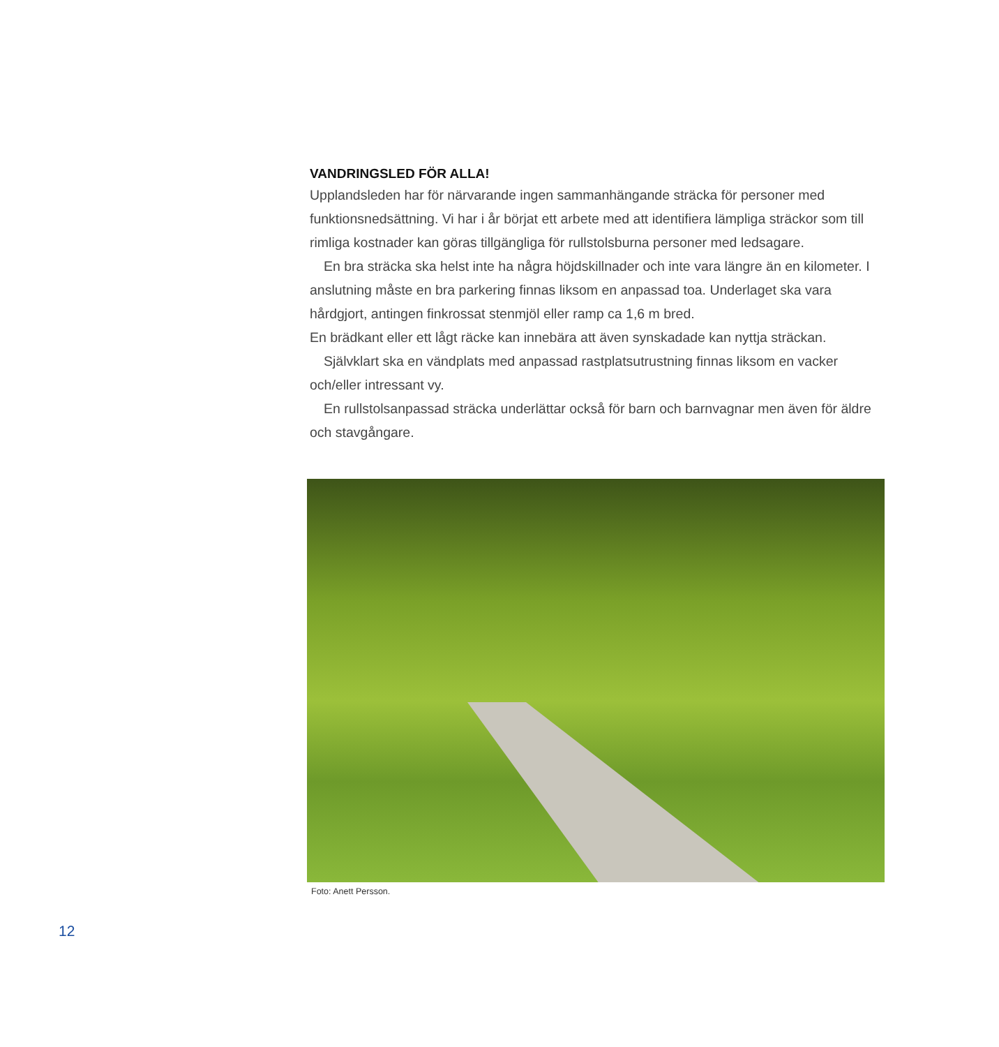VANDRINGSLED FÖR ALLA!
Upplandsleden har för närvarande ingen sammanhängande sträcka för personer med funktionsnedsättning. Vi har i år börjat ett arbete med att identifiera lämpliga sträckor som till rimliga kostnader kan göras tillgängliga för rullstolsburna personer med ledsagare.
En bra sträcka ska helst inte ha några höjdskillnader och inte vara längre än en kilometer. I anslutning måste en bra parkering finnas liksom en anpassad toa. Underlaget ska vara hårdgjort, antingen finkrossat stenmjöl eller ramp ca 1,6 m bred.
En brädkant eller ett lågt räcke kan innebära att även synskadade kan nyttja sträckan.
Självklart ska en vändplats med anpassad rastplatsutrustning finnas liksom en vacker och/eller intressant vy.
En rullstolsanpassad sträcka underlättar också för barn och barnvagnar men även för äldre och stavgångare.
Foto: Anett Persson.
12